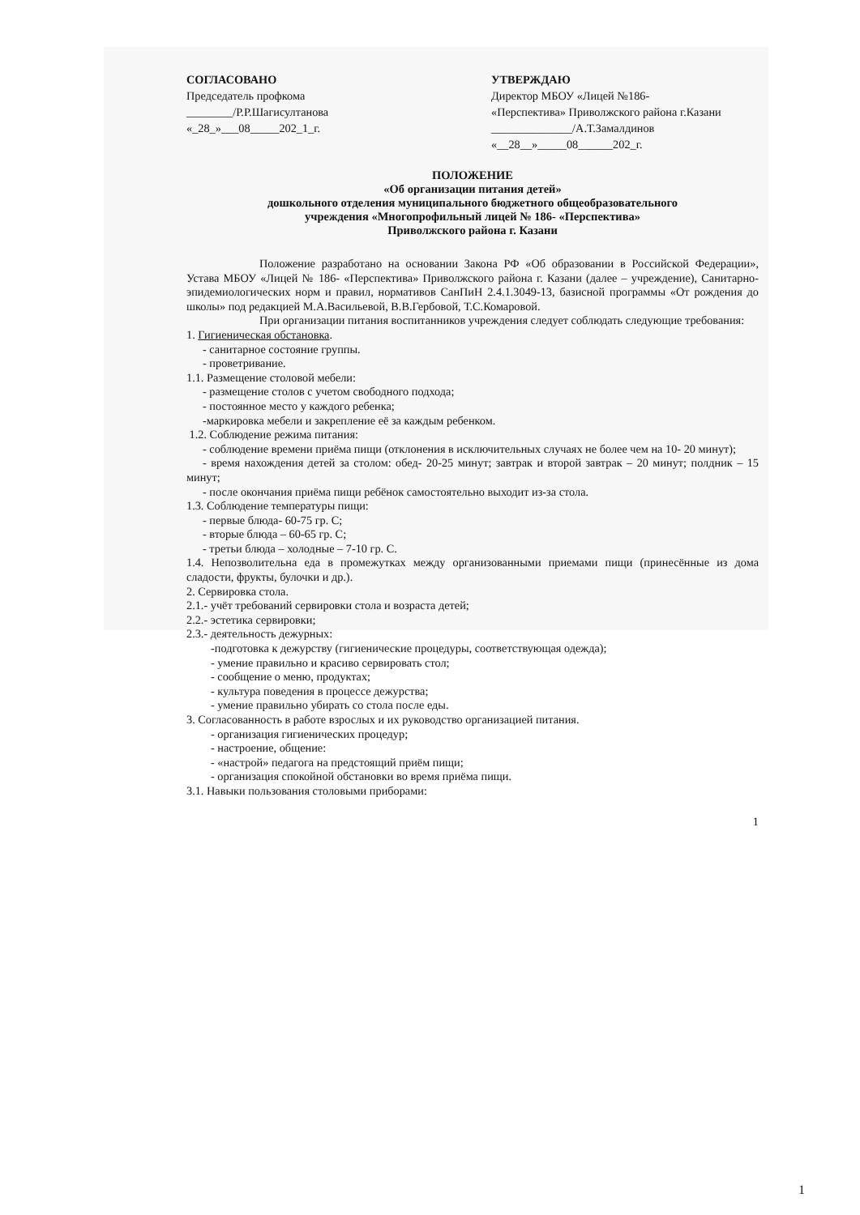СОГЛАСОВАНО
Председатель профкома
________/Р.Р.Шагисултанова
«_28_»___08_____202_1_г.
УТВЕРЖДАЮ
Директор МБОУ «Лицей №186-
«Перспектива» Приволжского района г.Казани
______________/А.Т.Замалдинов
«__28__»_____08______202_г.
ПОЛОЖЕНИЕ
«Об организации питания детей»
дошкольного отделения муниципального бюджетного общеобразовательного
учреждения «Многопрофильный лицей № 186- «Перспектива»
Приволжского района г. Казани
Положение разработано на основании Закона РФ «Об образовании в Российской Федерации», Устава МБОУ «Лицей № 186- «Перспектива» Приволжского района г. Казани (далее – учреждение), Санитарно-эпидемиологических норм и правил, нормативов СанПиН 2.4.1.3049-13, базисной программы «От рождения до школы» под редакцией М.А.Васильевой, В.В.Гербовой, Т.С.Комаровой.
При организации питания воспитанников учреждения следует соблюдать следующие требования:
1. Гигиеническая обстановка.
- санитарное состояние группы.
- проветривание.
1.1. Размещение столовой мебели:
- размещение столов с учетом свободного подхода;
- постоянное место у каждого ребенка;
-маркировка мебели и закрепление её за каждым ребенком.
1.2. Соблюдение режима питания:
- соблюдение времени приёма пищи (отклонения в исключительных случаях не более чем на 10- 20 минут);
- время нахождения детей за столом: обед- 20-25 минут; завтрак и второй завтрак – 20 минут; полдник – 15 минут;
- после окончания приёма пищи ребёнок самостоятельно выходит из-за стола.
1.3. Соблюдение температуры пищи:
- первые блюда- 60-75 гр. С;
- вторые блюда – 60-65 гр. С;
- третьи блюда – холодные – 7-10 гр. С.
1.4. Непозволительна еда в промежутках между организованными приемами пищи (принесённые из дома сладости, фрукты, булочки и др.).
2. Сервировка стола.
2.1.- учёт требований сервировки стола и возраста детей;
2.2.- эстетика сервировки;
2.3.- деятельность дежурных:
-подготовка к дежурству (гигиенические процедуры, соответствующая одежда);
- умение правильно и красиво сервировать стол;
- сообщение о меню, продуктах;
- культура поведения в процессе дежурства;
- умение правильно убирать со стола после еды.
3. Согласованность в работе взрослых и их руководство организацией питания.
- организация гигиенических процедур;
- настроение, общение:
- «настрой» педагога на предстоящий приём пищи;
- организация спокойной обстановки во время приёма пищи.
3.1. Навыки пользования столовыми приборами:
1
1